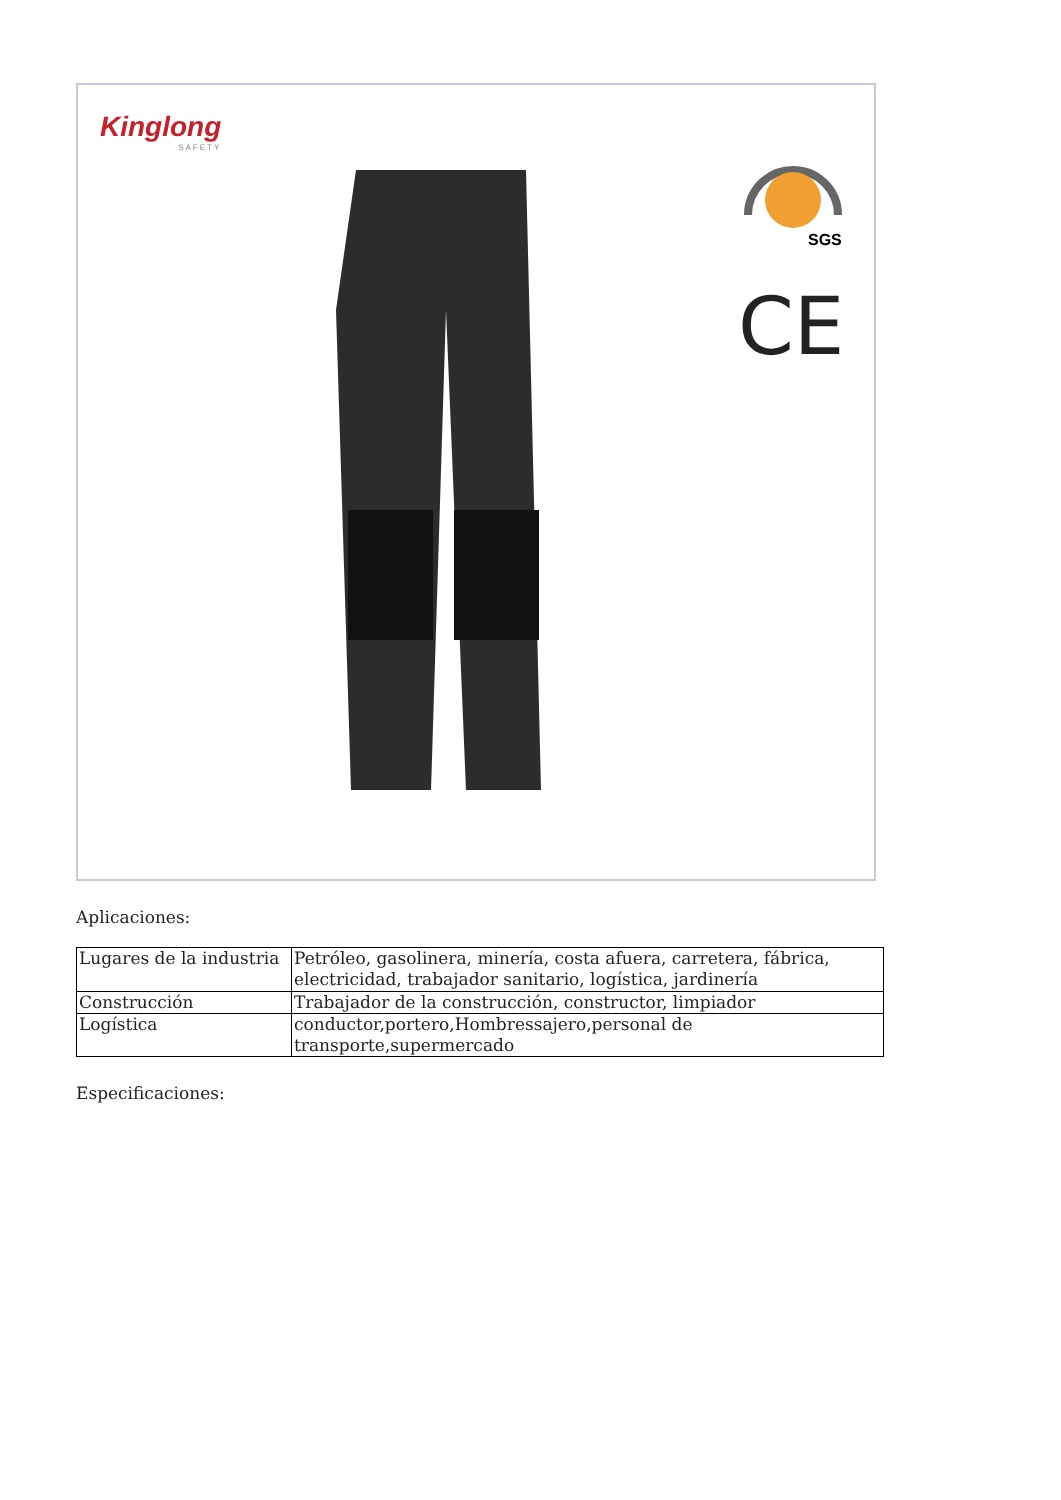Kinglong
SAFETY
SGS
CE
Aplicaciones:
| Lugares de la industria | Petróleo, gasolinera, minería, costa afuera, carretera, fábrica, electricidad, trabajador sanitario, logística, jardinería |
| Construcción | Trabajador de la construcción, constructor, limpiador |
| Logística | conductor,portero,Hombressajero,personal de transporte,supermercado |
Especificaciones: